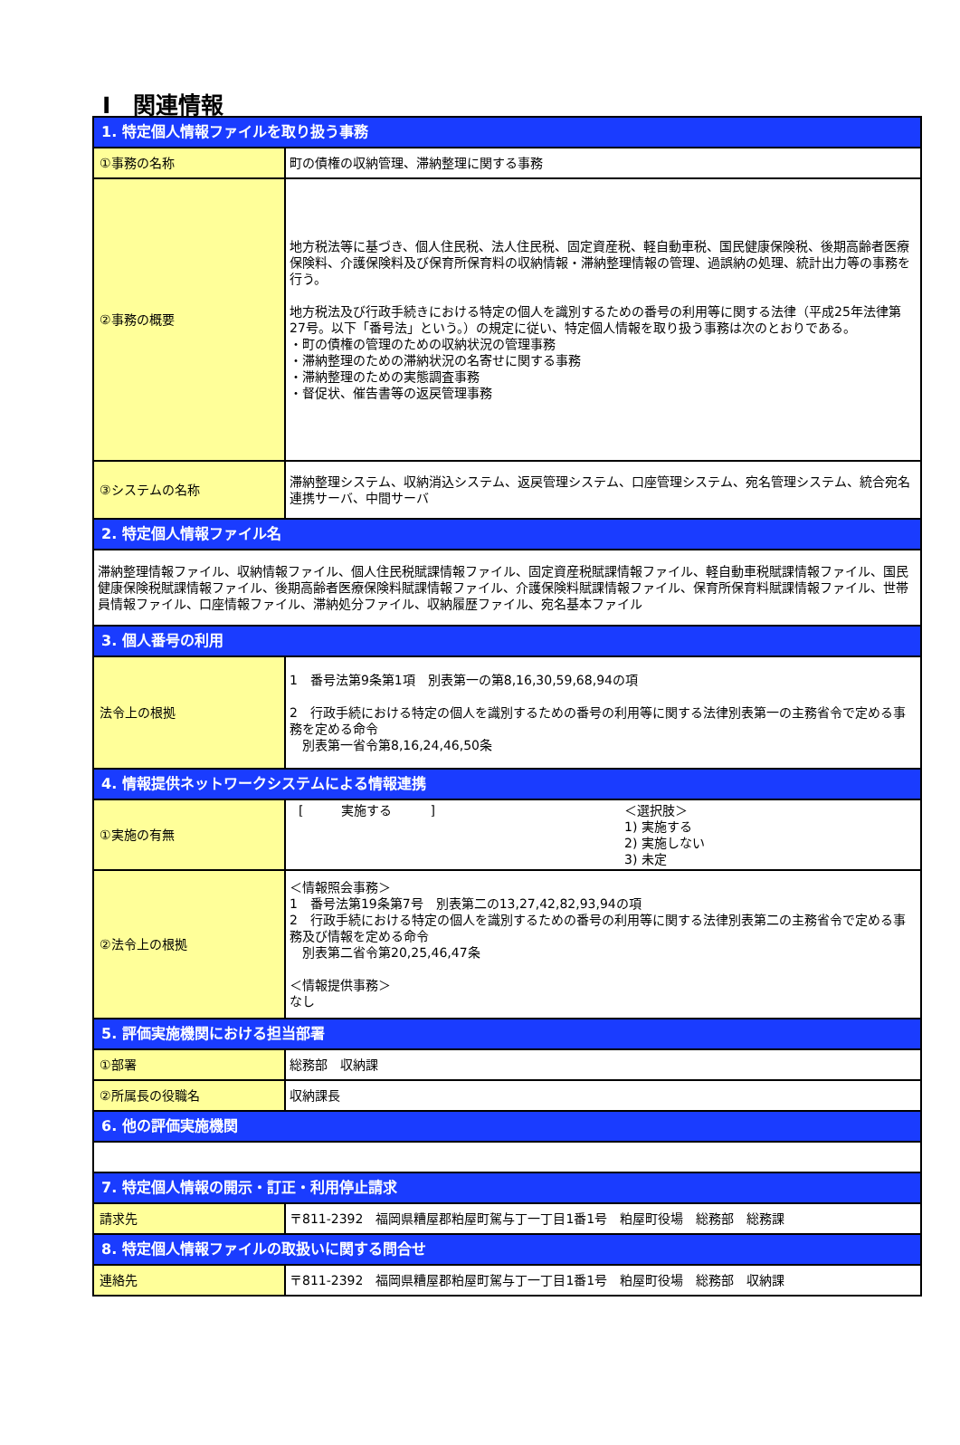Ⅰ　関連情報
| 1. 特定個人情報ファイルを取り扱う事務 | |
| --- | --- |
| ①事務の名称 | 町の債権の収納管理、滞納整理に関する事務 |
| ②事務の概要 | 地方税法等に基づき、個人住民税、法人住民税、固定資産税、軽自動車税、国民健康保険税、後期高齢者医療保険料、介護保険料及び保育所保育料の収納情報・滞納整理情報の管理、過誤納の処理、統計出力等の事務を行う。 地方税法及び行政手続きにおける特定の個人を識別するための番号の利用等に関する法律（平成25年法律第27号。以下「番号法」という。）の規定に従い、特定個人情報を取り扱う事務は次のとおりである。 ・町の債権の管理のための収納状況の管理事務 ・滞納整理のための滞納状況の名寄せに関する事務 ・滞納整理のための実態調査事務 ・督促状、催告書等の返戻管理事務 |
| ③システムの名称 | 滞納整理システム、収納消込システム、返戻管理システム、口座管理システム、宛名管理システム、統合宛名連携サーバ、中間サーバ |
| 2. 特定個人情報ファイル名 | |
| 滞納整理情報ファイル、収納情報ファイル、個人住民税賦課情報ファイル、固定資産税賦課情報ファイル、軽自動車税賦課情報ファイル、国民健康保険税賦課情報ファイル、後期高齢者医療保険料賦課情報ファイル、介護保険料賦課情報ファイル、保育所保育料賦課情報ファイル、世帯員情報ファイル、口座情報ファイル、滞納処分ファイル、収納履歴ファイル、宛名基本ファイル | |
| 3. 個人番号の利用 | |
| 法令上の根拠 | 1 番号法第9条第1項 別表第一の第8,16,30,59,68,94の項 2 行政手続における特定の個人を識別するための番号の利用等に関する法律別表第一の主務省令で定める事務を定める命令 別表第一省令第8,16,24,46,50条 |
| 4. 情報提供ネットワークシステムによる情報連携 | |
| ①実施の有無 | [ 実施する ] ＜選択肢＞ 1) 実施する 2) 実施しない 3) 未定 |
| ②法令上の根拠 | ＜情報照会事務＞ 1 番号法第19条第7号 別表第二の13,27,42,82,93,94の項 2 行政手続における特定の個人を識別するための番号の利用等に関する法律別表第二の主務省令で定める事務及び情報を定める命令 別表第二省令第20,25,46,47条 ＜情報提供事務＞ なし |
| 5. 評価実施機関における担当部署 | |
| ①部署 | 総務部 収納課 |
| ②所属長の役職名 | 収納課長 |
| 6. 他の評価実施機関 | |
| 7. 特定個人情報の開示・訂正・利用停止請求 | |
| 請求先 | 〒811-2392 福岡県糟屋郡粕屋町駕与丁一丁目1番1号 粕屋町役場 総務部 総務課 |
| 8. 特定個人情報ファイルの取扱いに関する問合せ | |
| 連絡先 | 〒811-2392 福岡県糟屋郡粕屋町駕与丁一丁目1番1号 粕屋町役場 総務部 収納課 |